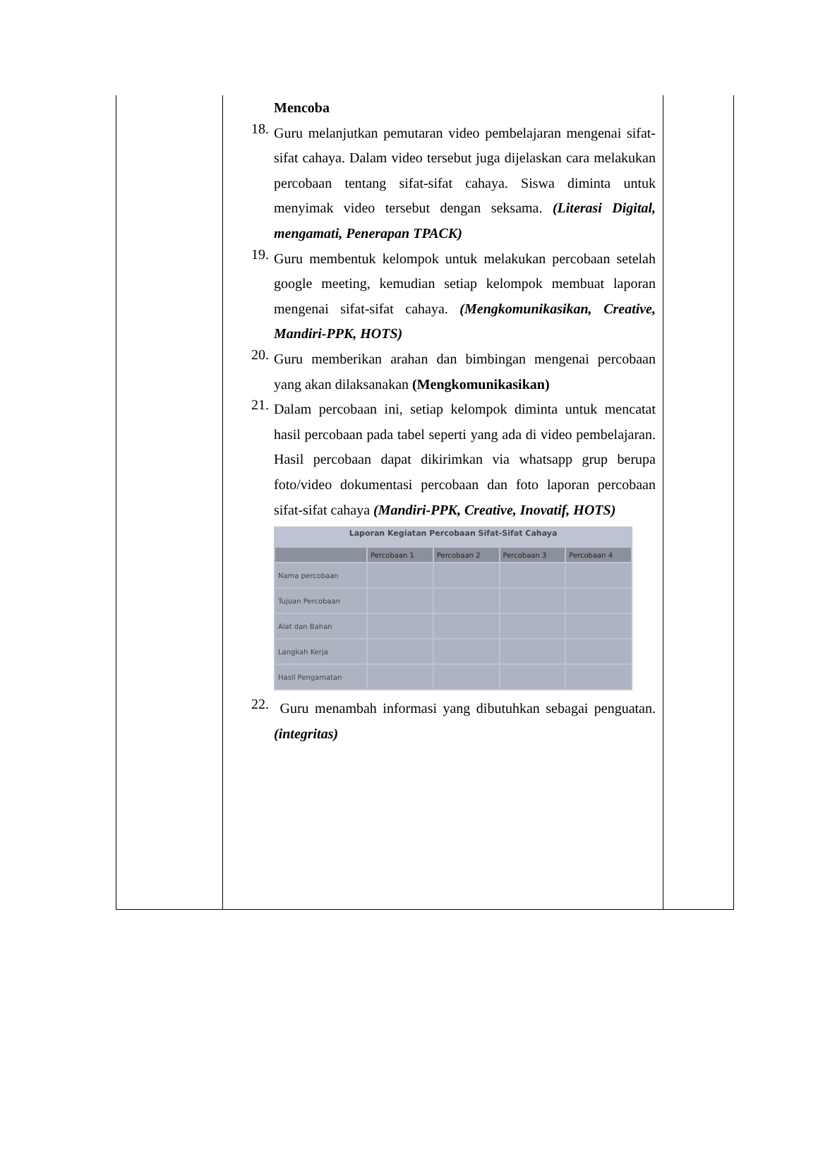Mencoba
18.
Guru melanjutkan pemutaran video pembelajaran mengenai sifat-sifat cahaya. Dalam video tersebut juga dijelaskan cara melakukan percobaan tentang sifat-sifat cahaya. Siswa diminta untuk menyimak video tersebut dengan seksama. (Literasi Digital, mengamati, Penerapan TPACK)
19.
Guru membentuk kelompok untuk melakukan percobaan setelah google meeting, kemudian setiap kelompok membuat laporan mengenai sifat-sifat cahaya. (Mengkomunikasikan, Creative, Mandiri-PPK, HOTS)
20.
Guru memberikan arahan dan bimbingan mengenai percobaan yang akan dilaksanakan (Mengkomunikasikan)
21.
Dalam percobaan ini, setiap kelompok diminta untuk mencatat hasil percobaan pada tabel seperti yang ada di video pembelajaran. Hasil percobaan dapat dikirimkan via whatsapp grup berupa foto/video dokumentasi percobaan dan foto laporan percobaan sifat-sifat cahaya (Mandiri-PPK, Creative, Inovatif, HOTS)
Laporan Kegiatan Percobaan Sifat-Sifat Cahaya
| | Percobaan 1 | Percobaan 2 | Percobaan 3 | Percobaan 4 |
| --- | --- | --- | --- | --- |
| Nama percobaan | | | | |
| Tujuan Percobaan | | | | |
| Alat dan Bahan | | | | |
| Langkah Kerja | | | | |
| Hasil Pengamatan | | | | |
22.
Guru menambah informasi yang dibutuhkan sebagai penguatan. (integritas)